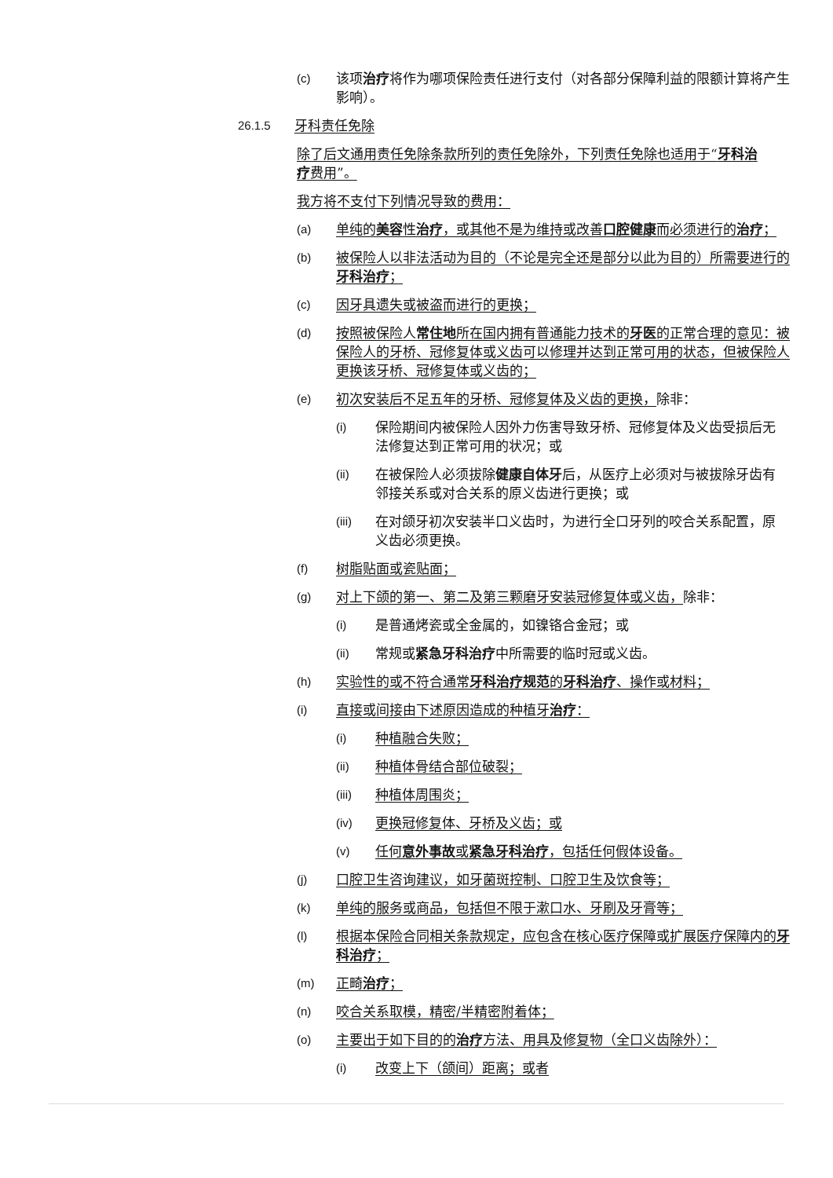(c) 该项治疗将作为哪项保险责任进行支付（对各部分保障利益的限额计算将产生影响）。
26.1.5 牙科责任免除
除了后文通用责任免除条款所列的责任免除外，下列责任免除也适用于“牙科治疗费用”。
我方将不支付下列情况导致的费用：
(a) 单纯的美容性治疗，或其他不是为维持或改善口腔健康而必须进行的治疗；
(b) 被保险人以非法活动为目的（不论是完全还是部分以此为目的）所需要进行的牙科治疗；
(c) 因牙具遗失或被盗而进行的更换；
(d) 按照被保险人常住地所在国内拥有普通能力技术的牙医的正常合理的意见：被保险人的牙桥、冠修复体或义齿可以修理并达到正常可用的状态，但被保险人更换该牙桥、冠修复体或义齿的；
(e) 初次安装后不足五年的牙桥、冠修复体及义齿的更换，除非：
(i) 保险期间内被保险人因外力伤害导致牙桥、冠修复体及义齿受损后无法修复达到正常可用的状况；或
(ii) 在被保险人必须拔除健康自体牙后，从医疗上必须对与被拔除牙齿有邻接关系或对合关系的原义齿进行更换；或
(iii) 在对颌牙初次安装半口义齿时，为进行全口牙列的咬合关系配置，原义齿必须更换。
(f) 树脂贴面或瓷贴面；
(g) 对上下颌的第一、第二及第三颗磨牙安装冠修复体或义齿，除非：
(i) 是普通烤瓷或全金属的，如镍铬合金冠；或
(ii) 常规或紧急牙科治疗中所需要的临时冠或义齿。
(h) 实验性的或不符合通常牙科治疗规范的牙科治疗、操作或材料；
(i) 直接或间接由下述原因造成的种植牙治疗：
(i) 种植融合失败；
(ii) 种植体骨结合部位破裂；
(iii) 种植体周围炎；
(iv) 更换冠修复体、牙桥及义齿；或
(v) 任何意外事故或紧急牙科治疗，包括任何假体设备。
(j) 口腔卫生咨询建议，如牙菌斑控制、口腔卫生及饮食等；
(k) 单纯的服务或商品，包括但不限于漱口水、牙刷及牙膏等；
(l) 根据本保险合同相关条款规定，应包含在核心医疗保障或扩展医疗保障内的牙科治疗；
(m) 正畸治疗；
(n) 咬合关系取模，精密/半精密附着体；
(o) 主要出于如下目的的治疗方法、用具及修复物（全口义齿除外）：
(i) 改变上下（颌间）距离；或者